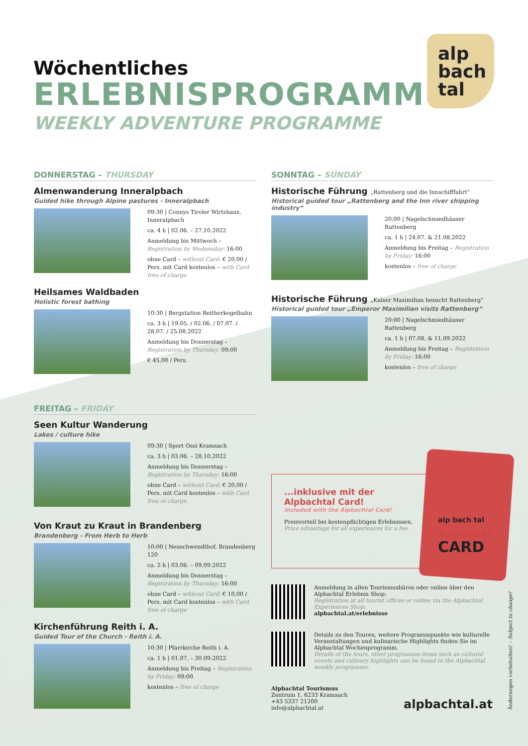alp
bach
tal
Wöchentliches
ERLEBNISPROGRAMM
WEEKLY ADVENTURE PROGRAMME
DONNERSTAG – THURSDAY
Almenwanderung Inneralpbach
Guided hike through Alpine pastures - Inneralpbach
09:30 | Connys Tiroler Wirtshaus, Inneralpbach
ca. 4 h | 02.06. – 27.10.2022
Anmeldung bis Mittwoch – Registration by Wednesday: 16:00
ohne Card – without Card: € 20,00 / Pers. mit Card kostenlos – with Card free of charge
Heilsames Waldbaden
Holistic forest bathing
10:30 | Bergstation Reitherkogelbahn
ca. 3 h | 19.05. / 02.06. / 07.07. / 28.07. / 25.08.2022
Anmeldung bis Donnerstag – Registration by Thursday: 09:00
€ 45,00 / Pers.
SONNTAG – SUNDAY
Historische Führung „Rattenberg und die Innschifffahrt“
Historical guided tour „Rattenberg and the Inn river shipping industry“
20:00 | Nagelschmiedhäuser Rattenberg
ca. 1 h | 24.07. & 21.08.2022
Anmeldung bis Freitag – Registration by Friday: 16:00
kostenlos – free of charge
Historische Führung „Kaiser Maximilian besucht Rattenberg“
Historical guided tour „Emperor Maximilian visits Rattenberg“
20:00 | Nagelschmiedhäuser Rattenberg
ca. 1 h | 07.08. & 11.09.2022
Anmeldung bis Freitag – Registration by Friday: 16:00
kostenlos – free of charge
FREITAG – FRIDAY
Seen Kultur Wanderung
Lakes / culture hike
09:30 | Sport Ossi Kramsach
ca. 3 h | 03.06. – 28.10.2022
Anmeldung bis Donnerstag – Registration by Thursday: 16:00
ohne Card – without Card: € 20,00 / Pers. mit Card kostenlos – with Card free of charge
Von Kraut zu Kraut in Brandenberg
Brandenberg - From Herb to Herb
10:00 | Neuschwendthof, Brandenberg 120
ca. 2 h | 03.06. – 09.09.2022
Anmeldung bis Donnerstag – Registration by Thursday: 16:00
ohne Card – without Card: € 10,00 / Pers. mit Card kostenlos – with Card free of charge
Kirchenführung Reith i. A.
Guided Tour of the Church - Reith i. A.
10:30 | Pfarrkirche Reith i. A.
ca. 1 h | 01.07. – 30.09.2022
Anmeldung bis Freitag – Registration by Friday: 09:00
kostenlos – free of charge
alp bach tal
ALPBACHTAL
CARD
...inklusive mit der Alpbachtal Card!
Included with the Alpbachtal Card!
Preisvorteil bei kostenpflichtigen Erlebnissen.
Price advantage for all experiences for a fee.
Anmeldung in allen Tourismusbüros oder online über den Alpbachtal Erlebnis Shop:
Registration at all tourist offices or online via the Alpbachtal Experiences Shop:
alpbachtal.at/erlebnisse
Details zu den Touren, weitere Programmpunkte wie kulturelle Veranstaltungen und kulinarische Highlights finden Sie im Alpbachtal Wochenprogramm.
Details of the tours, other programme items such as cultural events and culinary highlights can be found in the Alpbachtal weekly programme.
Alpbachtal Tourismus
Zentrum 1, 6233 Kramsach
+43 5337 21200
info@alpbachtal.at
alpbachtal.at
Änderungen vorbehalten! – Subject to change!